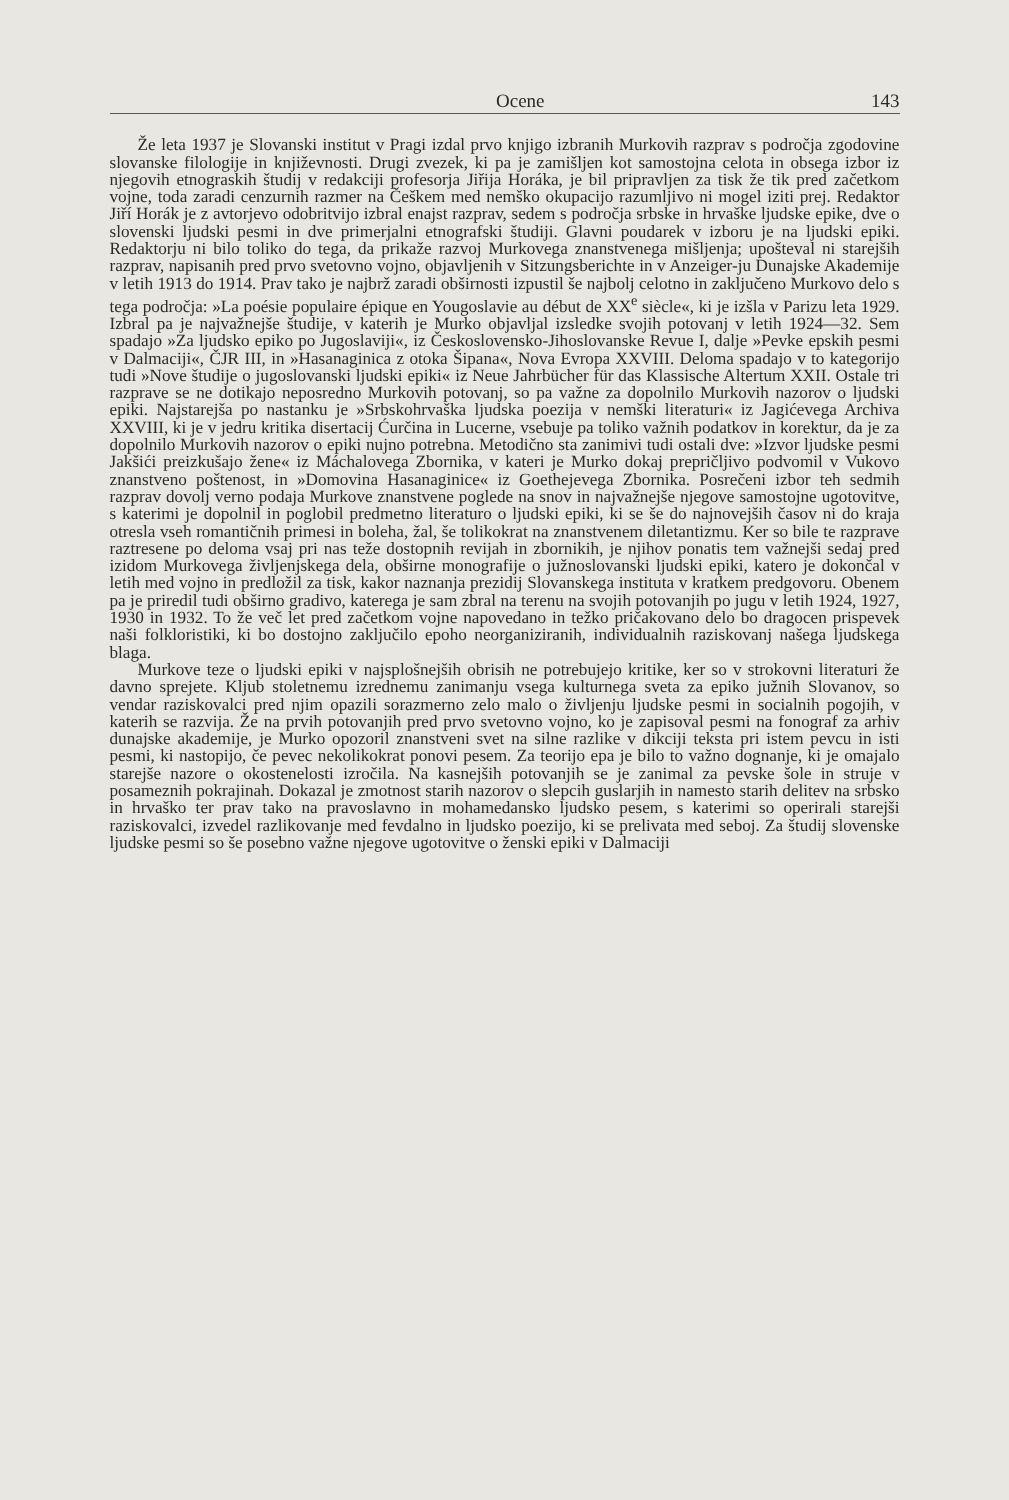Ocene 143
Že leta 1937 je Slovanski institut v Pragi izdal prvo knjigo izbranih Murkovih razprav s področja zgodovine slovanske filologije in književnosti. Drugi zvezek, ki pa je zamišljen kot samostojna celota in obsega izbor iz njegovih etnograskih študij v redakciji profesorja Jiřija Horáka, je bil pripravljen za tisk že tik pred začetkom vojne, toda zaradi cenzurnih razmer na Češkem med nemško okupacijo razumljivo ni mogel iziti prej. Redaktor Jiří Horák je z avtorjevo odobritvijo izbral enajst razprav, sedem s področja srbske in hrvaške ljudske epike, dve o slovenski ljudski pesmi in dve primerjalni etnografski študiji. Glavni poudarek v izboru je na ljudski epiki. Redaktorju ni bilo toliko do tega, da prikaže razvoj Murkovega znanstvenega mišljenja; upošteval ni starejših razprav, napisanih pred prvo svetovno vojno, objavljenih v Sitzungsberichte in v Anzeiger-ju Dunajske Akademije v letih 1913 do 1914. Prav tako je najbrž zaradi obširnosti izpustil še najbolj celotno in zaključeno Murkovo delo s tega področja: »La poésie populaire épique en Yougoslavie au début de XX<sup>e</sup> siècle«, ki je izšla v Parizu leta 1929. Izbral pa je najvažnejše študije, v katerih je Murko objavljal izsledke svojih potovanj v letih 1924—32. Sem spadajo »Za ljudsko epiko po Jugoslaviji«, iz Československo-Jihoslovanske Revue I, dalje »Pevke epskih pesmi v Dalmaciji«, ČJR III, in »Hasanaginica z otoka Šipana«, Nova Evropa XXVIII. Deloma spadajo v to kategorijo tudi »Nove študije o jugoslovanski ljudski epiki« iz Neue Jahrbücher für das Klassische Altertum XXII. Ostale tri razprave se ne dotikajo neposredno Murkovih potovanj, so pa važne za dopolnilo Murkovih nazorov o ljudski epiki. Najstarejša po nastanku je »Srbskohrvaška ljudska poezija v nemški literaturi« iz Jagićevega Archiva XXVIII, ki je v jedru kritika disertacij Ćurčina in Lucerne, vsebuje pa toliko važnih podatkov in korektur, da je za dopolnilo Murkovih nazorov o epiki nujno potrebna. Metodično sta zanimivi tudi ostali dve: »Izvor ljudske pesmi Jakšići preizkušajo žene« iz Máchalovega Zbornika, v kateri je Murko dokaj prepričljivo podvomil v Vukovo znanstveno poštenost, in »Domovina Hasanaginice« iz Goethejevega Zbornika. Posrečeni izbor teh sedmih razprav dovolj verno podaja Murkove znanstvene poglede na snov in najvažnejše njegove samostojne ugotovitve, s katerimi je dopolnil in poglobil predmetno literaturo o ljudski epiki, ki se še do najnovejših časov ni do kraja otresla vseh romantičnih primesi in boleha, žal, še tolikokrat na znanstvenem diletantizmu. Ker so bile te razprave raztresene po deloma vsaj pri nas teže dostopnih revijah in zbornikih, je njihov ponatis tem važnejši sedaj pred izidom Murkovega življenjskega dela, obširne monografije o južnoslovanski ljudski epiki, katero je dokončal v letih med vojno in predložil za tisk, kakor naznanja prezidij Slovanskega instituta v kratkem predgovoru. Obenem pa je priredil tudi obširno gradivo, katerega je sam zbral na terenu na svojih potovanjih po jugu v letih 1924, 1927, 1930 in 1932. To že več let pred začetkom vojne napovedano in težko pričakovano delo bo dragocen prispevek naši folkloristiki, ki bo dostojno zaključilo epoho neorganiziranih, individualnih raziskovanj našega ljudskega blaga.
Murkove teze o ljudski epiki v najsplošnejših obrisih ne potrebujejo kritike, ker so v strokovni literaturi že davno sprejete. Kljub stoletnemu izrednemu zanimanju vsega kulturnega sveta za epiko južnih Slovanov, so vendar raziskovalci pred njim opazili sorazmerno zelo malo o življenju ljudske pesmi in socialnih pogojih, v katerih se razvija. Že na prvih potovanjih pred prvo svetovno vojno, ko je zapisoval pesmi na fonograf za arhiv dunajske akademije, je Murko opozoril znanstveni svet na silne razlike v dikciji teksta pri istem pevcu in isti pesmi, ki nastopijo, če pevec nekolikokrat ponovi pesem. Za teorijo epa je bilo to važno dognanje, ki je omajalo starejše nazore o okostenelosti izročila. Na kasnejših potovanjih se je zanimal za pevske šole in struje v posameznih pokrajinah. Dokazal je zmotnost starih nazorov o slepcih guslarjih in namesto starih delitev na srbsko in hrvaško ter prav tako na pravoslavno in mohamedansko ljudsko pesem, s katerimi so operirali starejši raziskovalci, izvedel razlikovanje med fevdalno in ljudsko poezijo, ki se prelivata med seboj. Za študij slovenske ljudske pesmi so še posebno važne njegove ugotovitve o ženski epiki v Dalmaciji